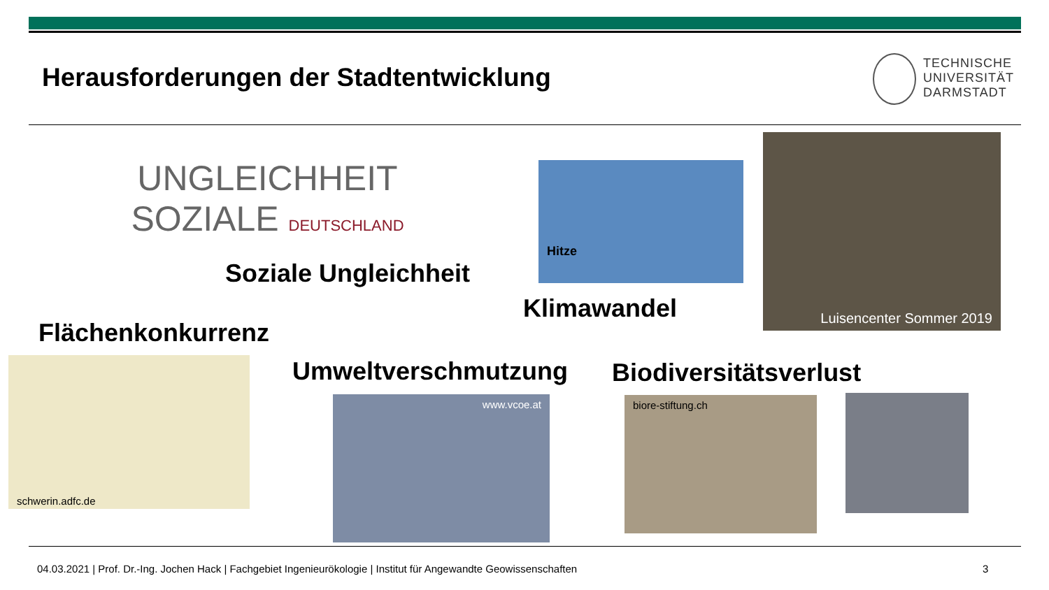Herausforderungen der Stadtentwicklung
TECHNISCHE
UNIVERSITÄT
DARMSTADT
UNGLEICHHEIT SOZIALE DEUTSCHLAND
Soziale Ungleichheit
Hitze
Luisencenter Sommer 2019
Klimawandel
Flächenkonkurrenz
schwerin.adfc.de Umweltverschmutzung Biodiversitätsverlust
www.vcoe.at biore-stiftung.ch
04.03.2021 | Prof. Dr.-Ing. Jochen Hack | Fachgebiet Ingenieurökologie | Institut für Angewandte Geowissenschaften
3